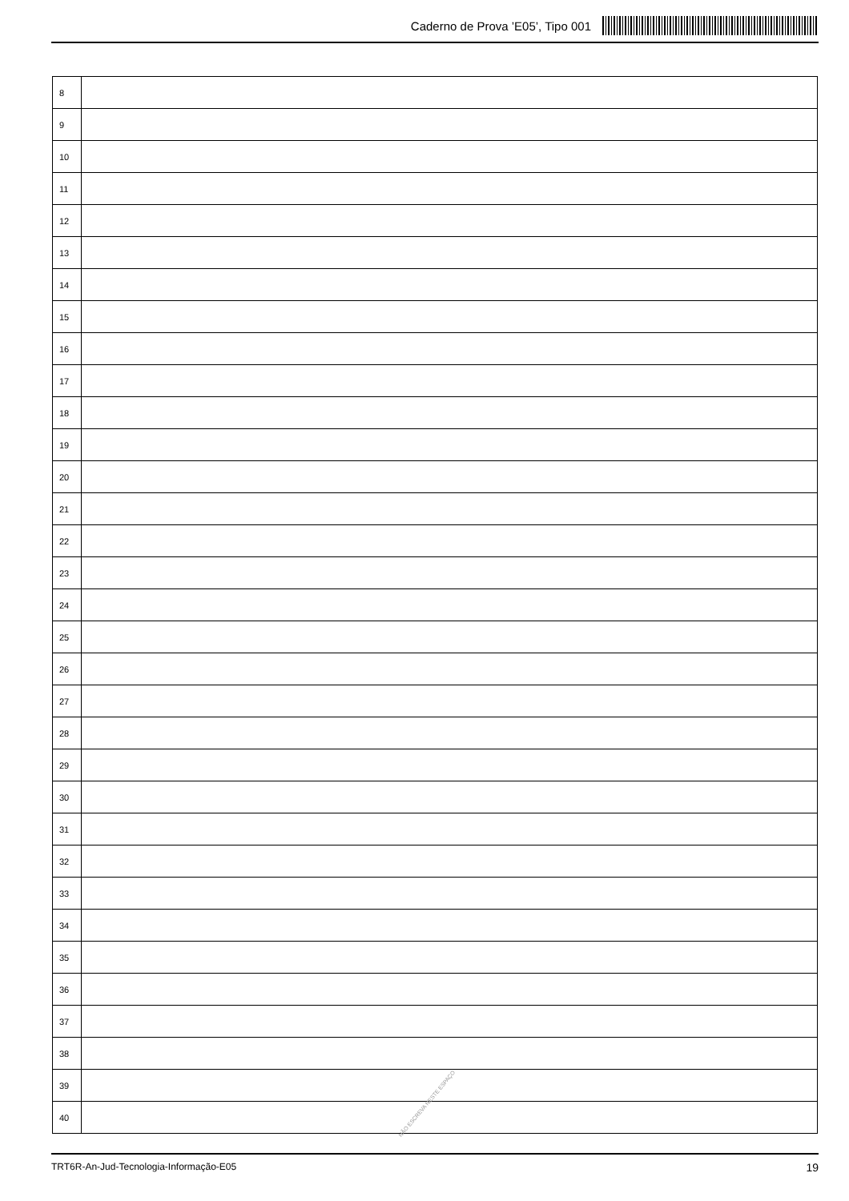Caderno de Prova ’E05’, Tipo 001
| 8 | |
| 9 | |
| 10 | |
| 11 | |
| 12 | |
| 13 | |
| 14 | |
| 15 | |
| 16 | |
| 17 | |
| 18 | |
| 19 | |
| 20 | |
| 21 | |
| 22 | |
| 23 | |
| 24 | |
| 25 | |
| 26 | |
| 27 | |
| 28 | |
| 29 | |
| 30 | |
| 31 | |
| 32 | |
| 33 | |
| 34 | |
| 35 | |
| 36 | |
| 37 | |
| 38 | |
| 39 | |
| 40 | |
NÃO ESCREVA NESTE ESPAÇO
TRT6R-An-Jud-Tecnologia-Informação-E05 19